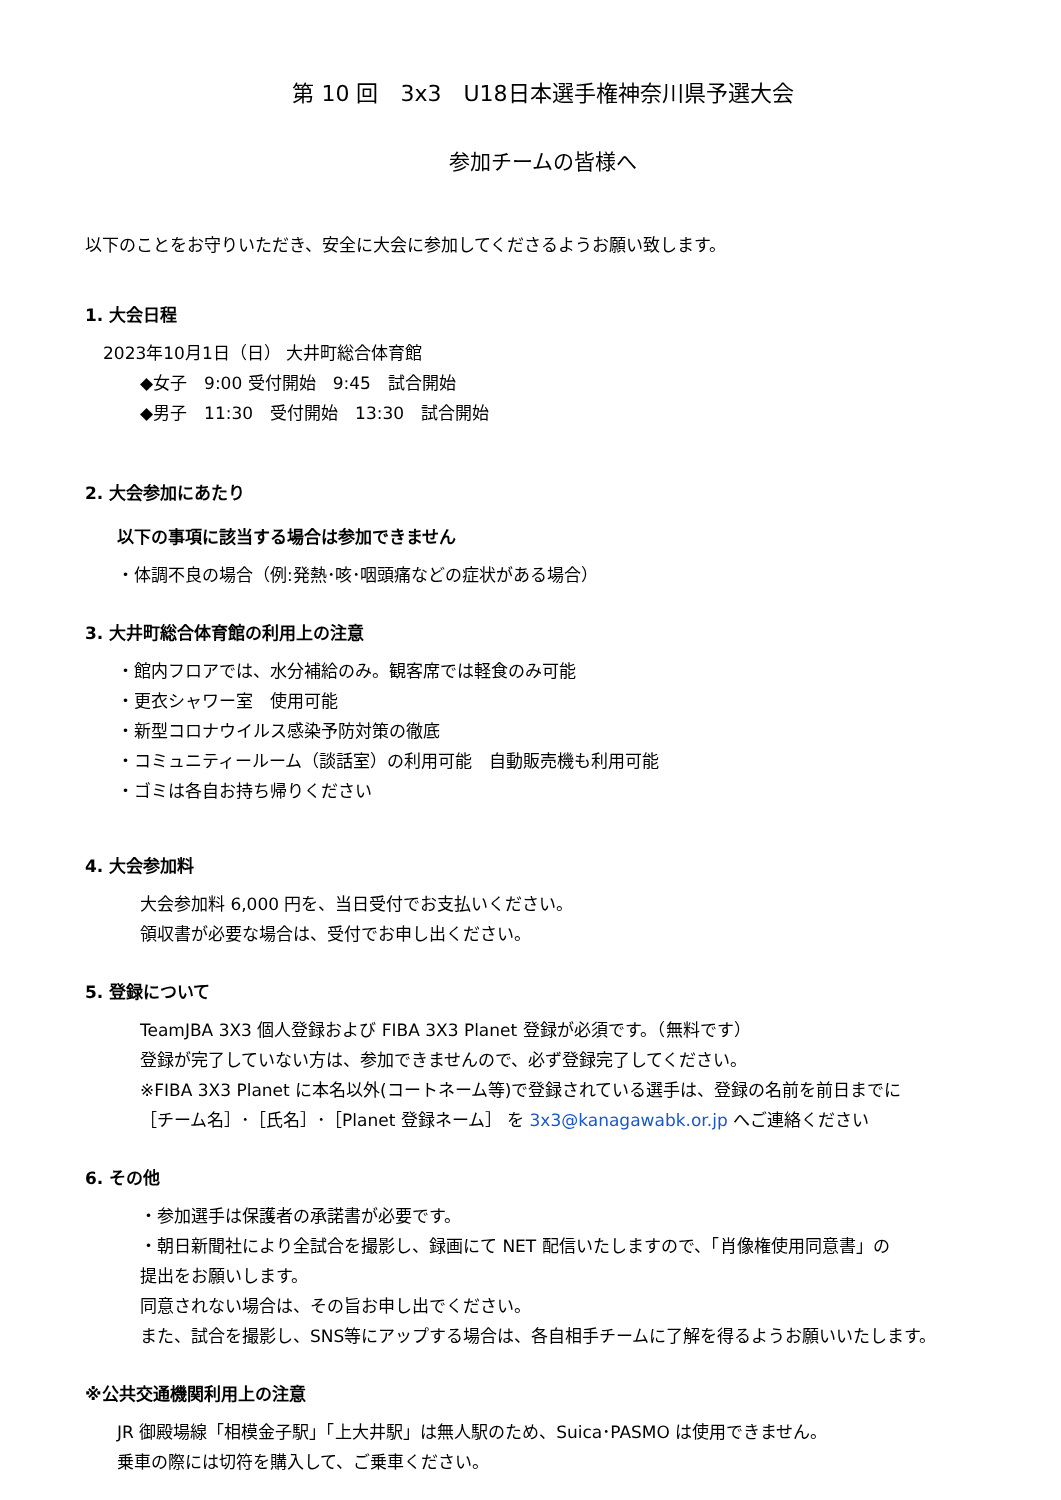第 10 回　3x3　U18日本選手権神奈川県予選大会
参加チームの皆様へ
以下のことをお守りいただき、安全に大会に参加してくださるようお願い致します。
1. 大会日程
2023年10月1日（日） 大井町総合体育館
◆女子　9:00 受付開始　9:45　試合開始
◆男子　11:30　受付開始　13:30　試合開始
2. 大会参加にあたり
以下の事項に該当する場合は参加できません
・体調不良の場合（例:発熱･咳･咽頭痛などの症状がある場合）
3. 大井町総合体育館の利用上の注意
・館内フロアでは、水分補給のみ。観客席では軽食のみ可能
・更衣シャワー室　使用可能
・新型コロナウイルス感染予防対策の徹底
・コミュニティールーム（談話室）の利用可能　自動販売機も利用可能
・ゴミは各自お持ち帰りください
4. 大会参加料
大会参加料 6,000 円を、当日受付でお支払いください。
領収書が必要な場合は、受付でお申し出ください。
5. 登録について
TeamJBA 3X3 個人登録および FIBA 3X3 Planet 登録が必須です。（無料です）
登録が完了していない方は、参加できませんので、必ず登録完了してください。
※FIBA 3X3 Planet に本名以外(コートネーム等)で登録されている選手は、登録の名前を前日までに
［チーム名］･［氏名］･［Planet 登録ネーム］ を 3x3@kanagawabk.or.jp へご連絡ください
6. その他
・参加選手は保護者の承諾書が必要です。
・朝日新聞社により全試合を撮影し、録画にて NET 配信いたしますので、「肖像権使用同意書」の
提出をお願いします。
同意されない場合は、その旨お申し出でください。
また、試合を撮影し、SNS等にアップする場合は、各自相手チームに了解を得るようお願いいたします。
※公共交通機関利用上の注意
JR 御殿場線「相模金子駅」「上大井駅」は無人駅のため、Suica･PASMO は使用できません。
乗車の際には切符を購入して、ご乗車ください。